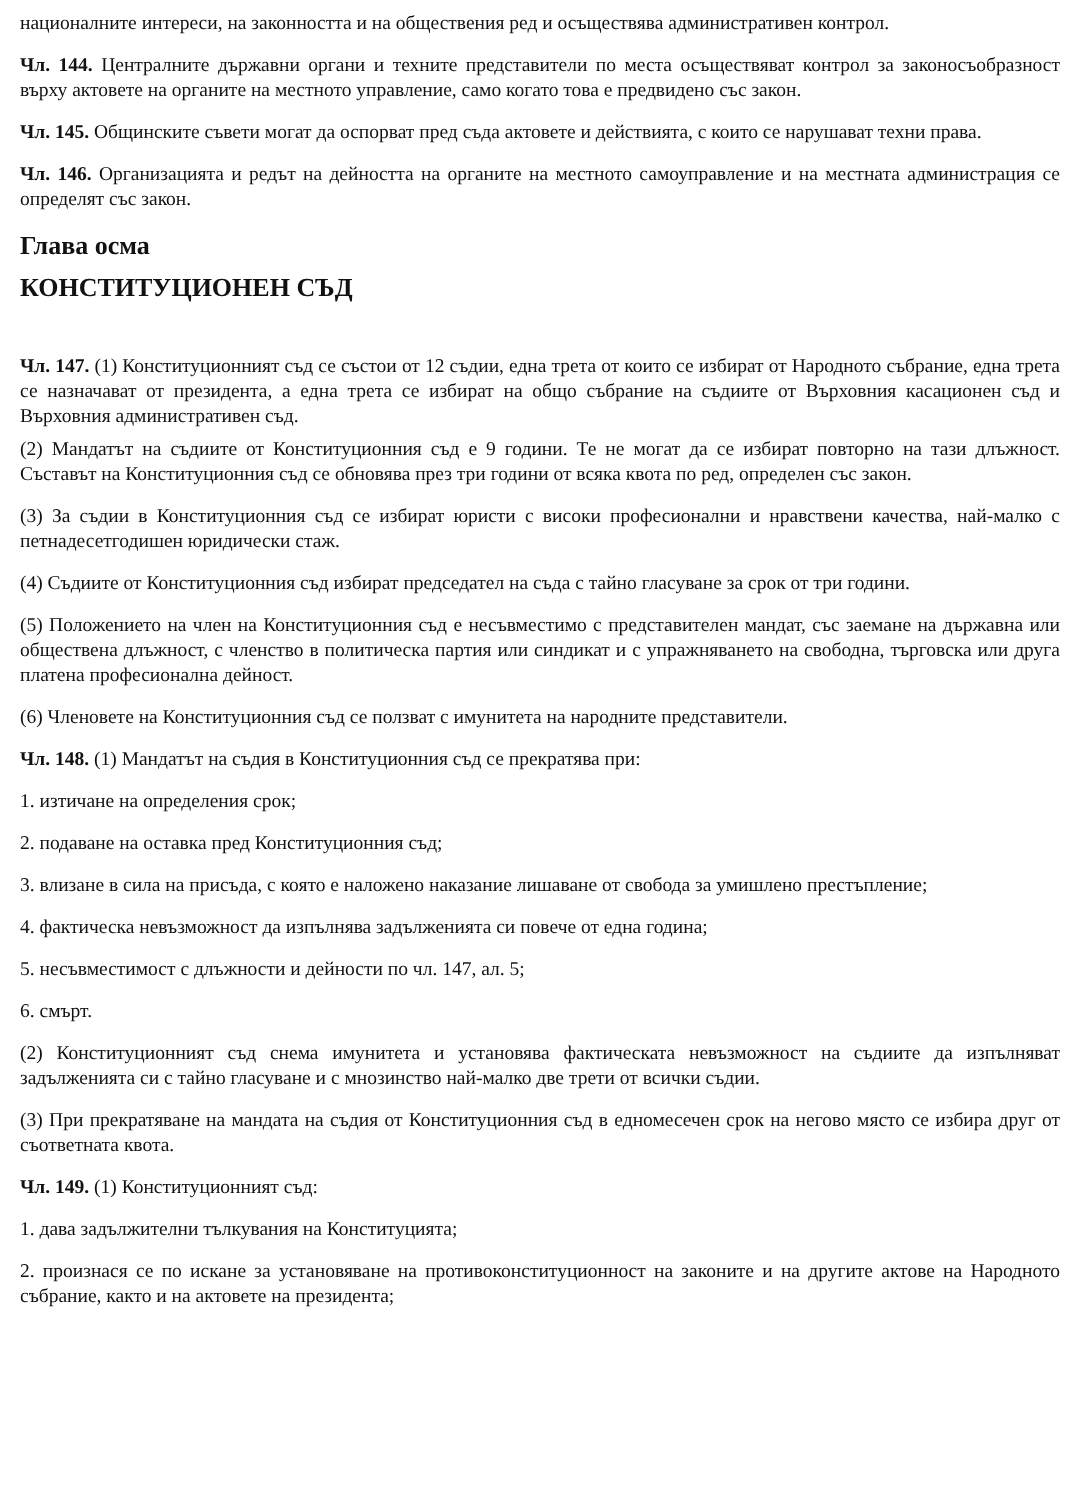националните интереси, на законността и на обществения ред и осъществява административен контрол.
Чл. 144. Централните държавни органи и техните представители по места осъществяват контрол за законосъобразност върху актовете на органите на местното управление, само когато това е предвидено със закон.
Чл. 145. Общинските съвети могат да оспорват пред съда актовете и действията, с които се нарушават техни права.
Чл. 146. Организацията и редът на дейността на органите на местното самоуправление и на местната администрация се определят със закон.
Глава осма
КОНСТИТУЦИОНЕН СЪД
Чл. 147. (1) Конституционният съд се състои от 12 съдии, една трета от които се избират от Народното събрание, една трета се назначават от президента, а една трета се избират на общо събрание на съдиите от Върховния касационен съд и Върховния административен съд.
(2) Мандатът на съдиите от Конституционния съд е 9 години. Те не могат да се избират повторно на тази длъжност. Съставът на Конституционния съд се обновява през три години от всяка квота по ред, определен със закон.
(3) За съдии в Конституционния съд се избират юристи с високи професионални и нравствени качества, най-малко с петнадесетгодишен юридически стаж.
(4) Съдиите от Конституционния съд избират председател на съда с тайно гласуване за срок от три години.
(5) Положението на член на Конституционния съд е несъвместимо с представителен мандат, със заемане на държавна или обществена длъжност, с членство в политическа партия или синдикат и с упражняването на свободна, търговска или друга платена професионална дейност.
(6) Членовете на Конституционния съд се ползват с имунитета на народните представители.
Чл. 148. (1) Мандатът на съдия в Конституционния съд се прекратява при:
1. изтичане на определения срок;
2. подаване на оставка пред Конституционния съд;
3. влизане в сила на присъда, с която е наложено наказание лишаване от свобода за умишлено престъпление;
4. фактическа невъзможност да изпълнява задълженията си повече от една година;
5. несъвместимост с длъжности и дейности по чл. 147, ал. 5;
6. смърт.
(2) Конституционният съд снема имунитета и установява фактическата невъзможност на съдиите да изпълняват задълженията си с тайно гласуване и с мнозинство най-малко две трети от всички съдии.
(3) При прекратяване на мандата на съдия от Конституционния съд в едномесечен срок на негово място се избира друг от съответната квота.
Чл. 149. (1) Конституционният съд:
1. дава задължителни тълкувания на Конституцията;
2. произнася се по искане за установяване на противоконституционност на законите и на другите актове на Народното събрание, както и на актовете на президента;